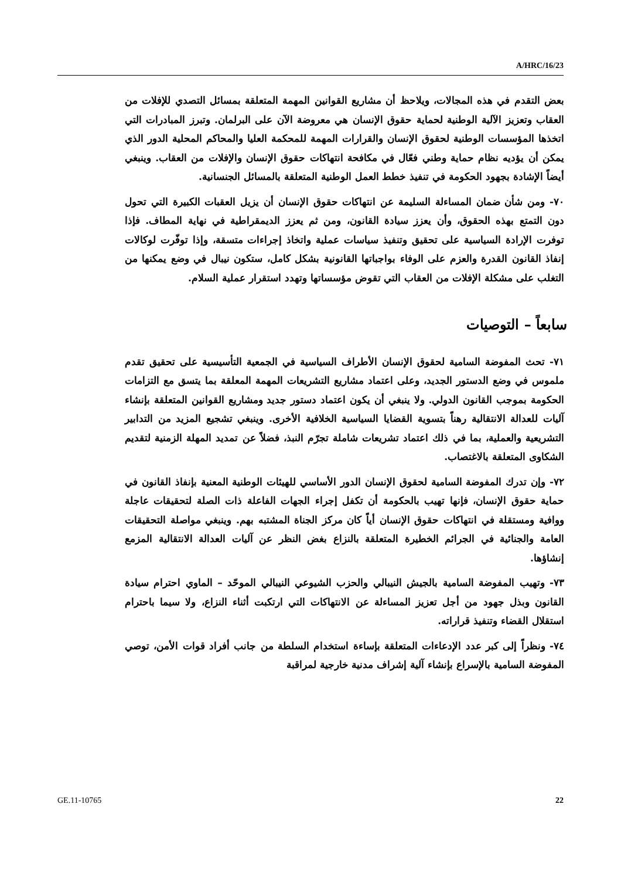A/HRC/16/23
بعض التقدم في هذه المجالات، ويلاحظ أن مشاريع القوانين المهمة المتعلقة بمسائل التصدي للإفلات من العقاب وتعزيز الآلية الوطنية لحماية حقوق الإنسان هي معروضة الآن على البرلمان. وتبرز المبادرات التي اتخذها المؤسسات الوطنية لحقوق الإنسان والقرارات المهمة للمحكمة العليا والمحاكم المحلية الدور الذي يمكن أن يؤديه نظام حماية وطني فعّال في مكافحة انتهاكات حقوق الإنسان والإفلات من العقاب. وينبغي أيضاً الإشادة بجهود الحكومة في تنفيذ خطط العمل الوطنية المتعلقة بالمسائل الجنسانية.
٧٠- ومن شأن ضمان المساءلة السليمة عن انتهاكات حقوق الإنسان أن يزيل العقبات الكبيرة التي تحول دون التمتع بهذه الحقوق، وأن يعزز سيادة القانون، ومن ثم يعزز الديمقراطية في نهاية المطاف. فإذا توفرت الإرادة السياسية على تحقيق وتنفيذ سياسات عملية واتخاذ إجراءات متسقة، وإذا توفّرت لوكالات إنفاذ القانون القدرة والعزم على الوفاء بواجباتها القانونية بشكل كامل، ستكون نيبال في وضع يمكنها من التغلب على مشكلة الإفلات من العقاب التي تقوض مؤسساتها وتهدد استقرار عملية السلام.
سابعاً – التوصيات
٧١- تحث المفوضة السامية لحقوق الإنسان الأطراف السياسية في الجمعية التأسيسية على تحقيق تقدم ملموس في وضع الدستور الجديد، وعلى اعتماد مشاريع التشريعات المهمة المعلقة بما يتسق مع التزامات الحكومة بموجب القانون الدولي. ولا ينبغي أن يكون اعتماد دستور جديد ومشاريع القوانين المتعلقة بإنشاء آليات للعدالة الانتقالية رهناً بتسوية القضايا السياسية الخلافية الأخرى. وينبغي تشجيع المزيد من التدابير التشريعية والعملية، بما في ذلك اعتماد تشريعات شاملة تجرّم النبذ، فضلاً عن تمديد المهلة الزمنية لتقديم الشكاوى المتعلقة بالاغتصاب.
٧٢- وإن تدرك المفوضة السامية لحقوق الإنسان الدور الأساسي للهيئات الوطنية المعنية بإنفاذ القانون في حماية حقوق الإنسان، فإنها تهيب بالحكومة أن تكفل إجراء الجهات الفاعلة ذات الصلة لتحقيقات عاجلة ووافية ومستقلة في انتهاكات حقوق الإنسان أياً كان مركز الجناة المشتبه بهم. وينبغي مواصلة التحقيقات العامة والجنائية في الجرائم الخطيرة المتعلقة بالنزاع بغض النظر عن آليات العدالة الانتقالية المزمع إنشاؤها.
٧٣- وتهيب المفوضة السامية بالجيش النيبالي والحزب الشيوعي النيبالي الموحّد – الماوي احترام سيادة القانون وبذل جهود من أجل تعزيز المساءلة عن الانتهاكات التي ارتكبت أثناء النزاع، ولا سيما باحترام استقلال القضاء وتنفيذ قراراته.
٧٤- ونظراً إلى كبر عدد الإدعاءات المتعلقة بإساءة استخدام السلطة من جانب أفراد قوات الأمن، توصي المفوضة السامية بالإسراع بإنشاء آلية إشراف مدنية خارجية لمراقبة
GE.11-10765 22